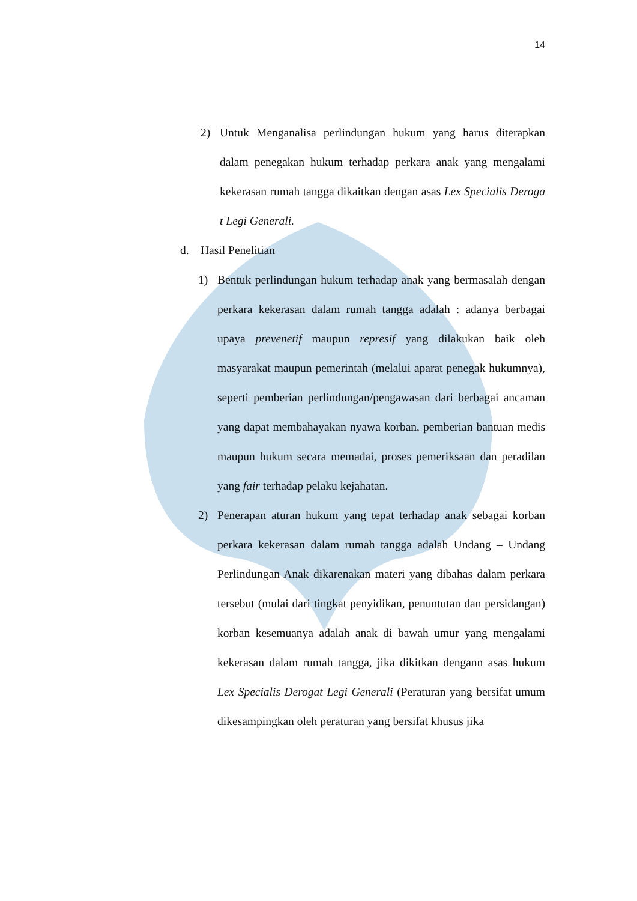14
2) Untuk Menganalisa perlindungan hukum yang harus diterapkan dalam penegakan hukum terhadap perkara anak yang mengalami kekerasan rumah tangga dikaitkan dengan asas Lex Specialis Deroga t Legi Generali.
d. Hasil Penelitian
1) Bentuk perlindungan hukum terhadap anak yang bermasalah dengan perkara kekerasan dalam rumah tangga adalah : adanya berbagai upaya prevenetif maupun represif yang dilakukan baik oleh masyarakat maupun pemerintah (melalui aparat penegak hukumnya), seperti pemberian perlindungan/pengawasan dari berbagai ancaman yang dapat membahayakan nyawa korban, pemberian bantuan medis maupun hukum secara memadai, proses pemeriksaan dan peradilan yang fair terhadap pelaku kejahatan.
2) Penerapan aturan hukum yang tepat terhadap anak sebagai korban perkara kekerasan dalam rumah tangga adalah Undang – Undang Perlindungan Anak dikarenakan materi yang dibahas dalam perkara tersebut (mulai dari tingkat penyidikan, penuntutan dan persidangan) korban kesemuanya adalah anak di bawah umur yang mengalami kekerasan dalam rumah tangga, jika dikitkan dengann asas hukum Lex Specialis Derogat Legi Generali (Peraturan yang bersifat umum dikesampingkan oleh peraturan yang bersifat khusus jika